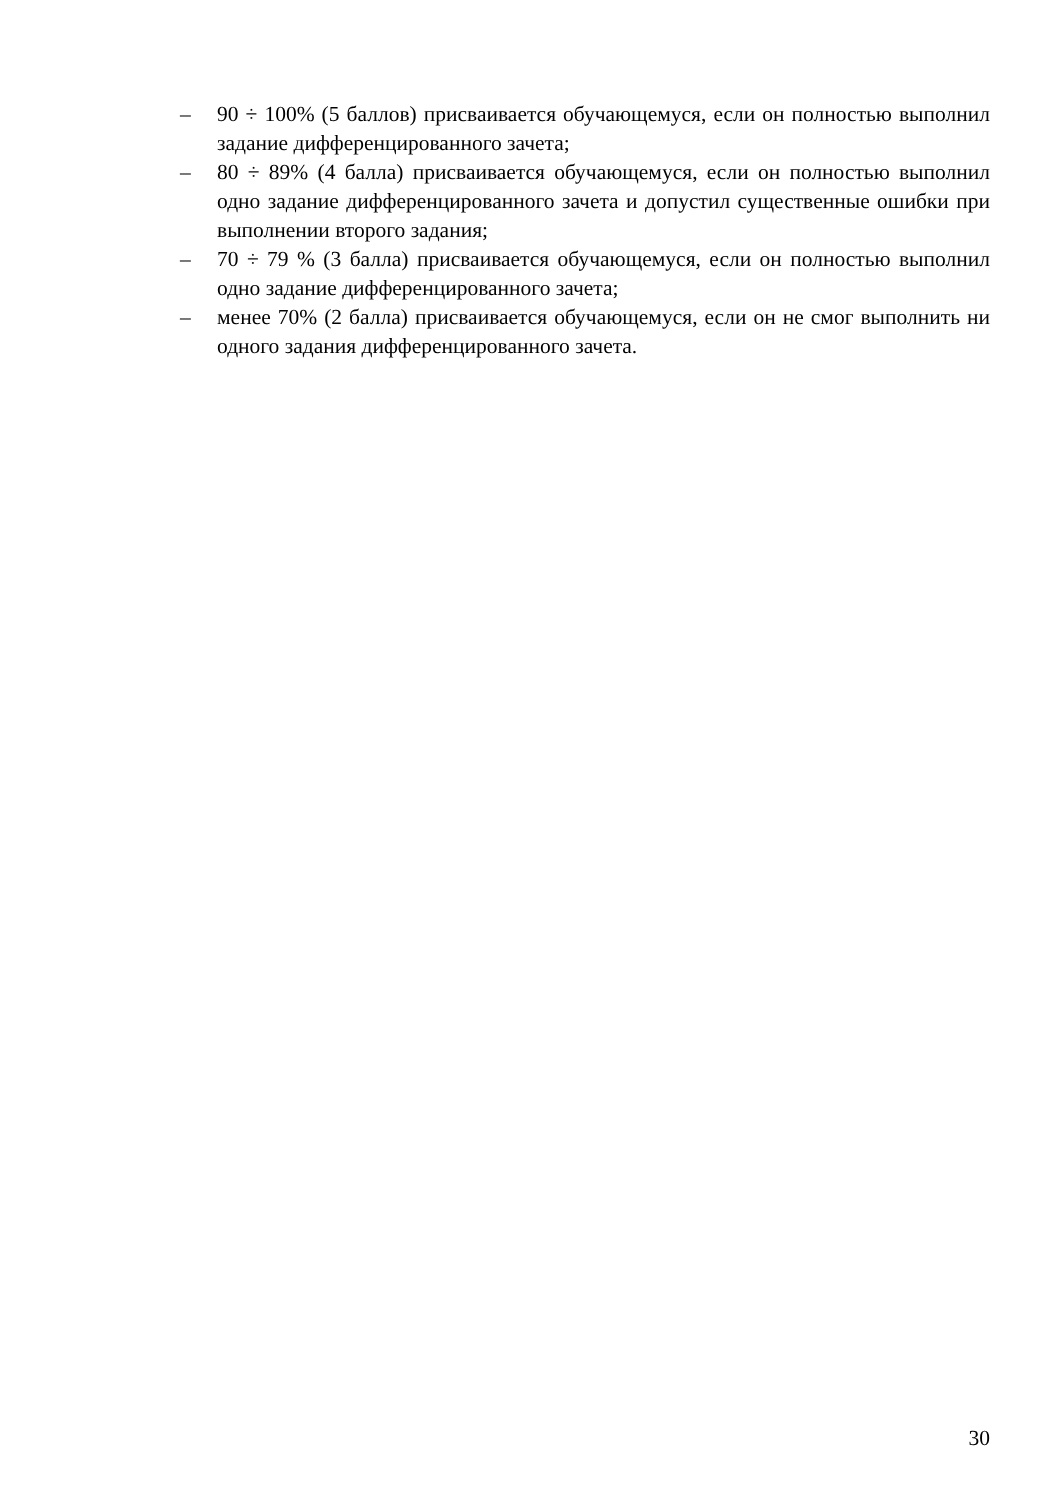– 90 ÷ 100% (5 баллов) присваивается обучающемуся, если он полностью выполнил задание дифференцированного зачета;
– 80 ÷ 89% (4 балла) присваивается обучающемуся, если он полностью выполнил одно задание дифференцированного зачета и допустил существенные ошибки при выполнении второго задания;
– 70 ÷ 79 % (3 балла) присваивается обучающемуся, если он полностью выполнил одно задание дифференцированного зачета;
– менее 70% (2 балла) присваивается обучающемуся, если он не смог выполнить ни одного задания дифференцированного зачета.
30